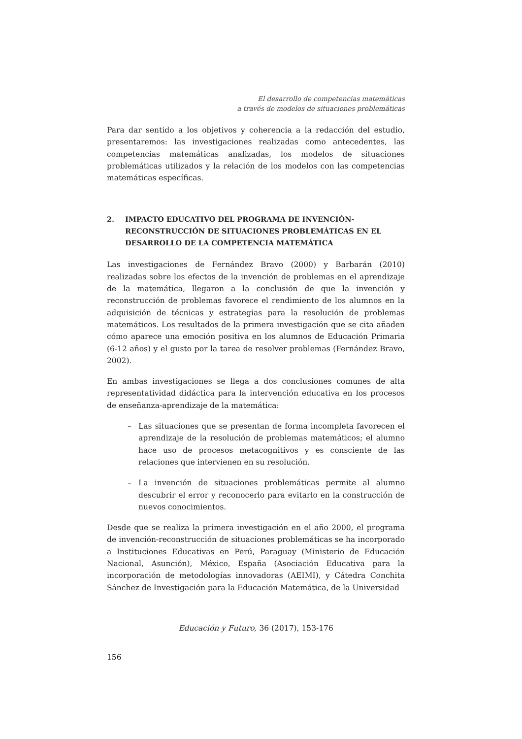El desarrollo de competencias matemáticas
a través de modelos de situaciones problemáticas
Para dar sentido a los objetivos y coherencia a la redacción del estudio, presentaremos: las investigaciones realizadas como antecedentes, las competencias matemáticas analizadas, los modelos de situaciones problemáticas utilizados y la relación de los modelos con las competencias matemáticas específicas.
2. IMPACTO EDUCATIVO DEL PROGRAMA DE INVENCIÓN-RECONSTRUCCIÓN DE SITUACIONES PROBLEMÁTICAS EN EL DESARROLLO DE LA COMPETENCIA MATEMÁTICA
Las investigaciones de Fernández Bravo (2000) y Barbarán (2010) realizadas sobre los efectos de la invención de problemas en el aprendizaje de la matemática, llegaron a la conclusión de que la invención y reconstrucción de problemas favorece el rendimiento de los alumnos en la adquisición de técnicas y estrategias para la resolución de problemas matemáticos. Los resultados de la primera investigación que se cita añaden cómo aparece una emoción positiva en los alumnos de Educación Primaria (6-12 años) y el gusto por la tarea de resolver problemas (Fernández Bravo, 2002).
En ambas investigaciones se llega a dos conclusiones comunes de alta representatividad didáctica para la intervención educativa en los procesos de enseñanza-aprendizaje de la matemática:
– Las situaciones que se presentan de forma incompleta favorecen el aprendizaje de la resolución de problemas matemáticos; el alumno hace uso de procesos metacognitivos y es consciente de las relaciones que intervienen en su resolución.
– La invención de situaciones problemáticas permite al alumno descubrir el error y reconocerlo para evitarlo en la construcción de nuevos conocimientos.
Desde que se realiza la primera investigación en el año 2000, el programa de invención-reconstrucción de situaciones problemáticas se ha incorporado a Instituciones Educativas en Perú, Paraguay (Ministerio de Educación Nacional, Asunción), México, España (Asociación Educativa para la incorporación de metodologías innovadoras (AEIMI), y Cátedra Conchita Sánchez de Investigación para la Educación Matemática, de la Universidad
Educación y Futuro, 36 (2017), 153-176
156